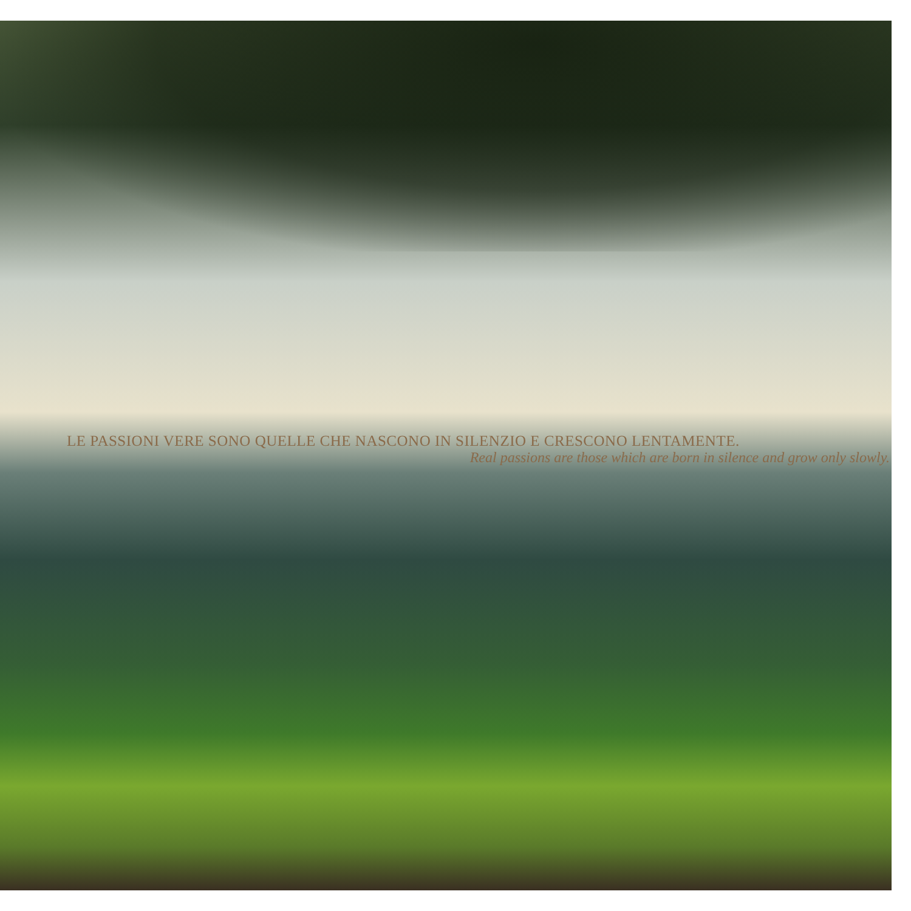LE PASSIONI VERE SONO QUELLE CHE NASCONO IN SILENZIO E CRESCONO LENTAMENTE.
Real passions are those which are born in silence and grow only slowly.